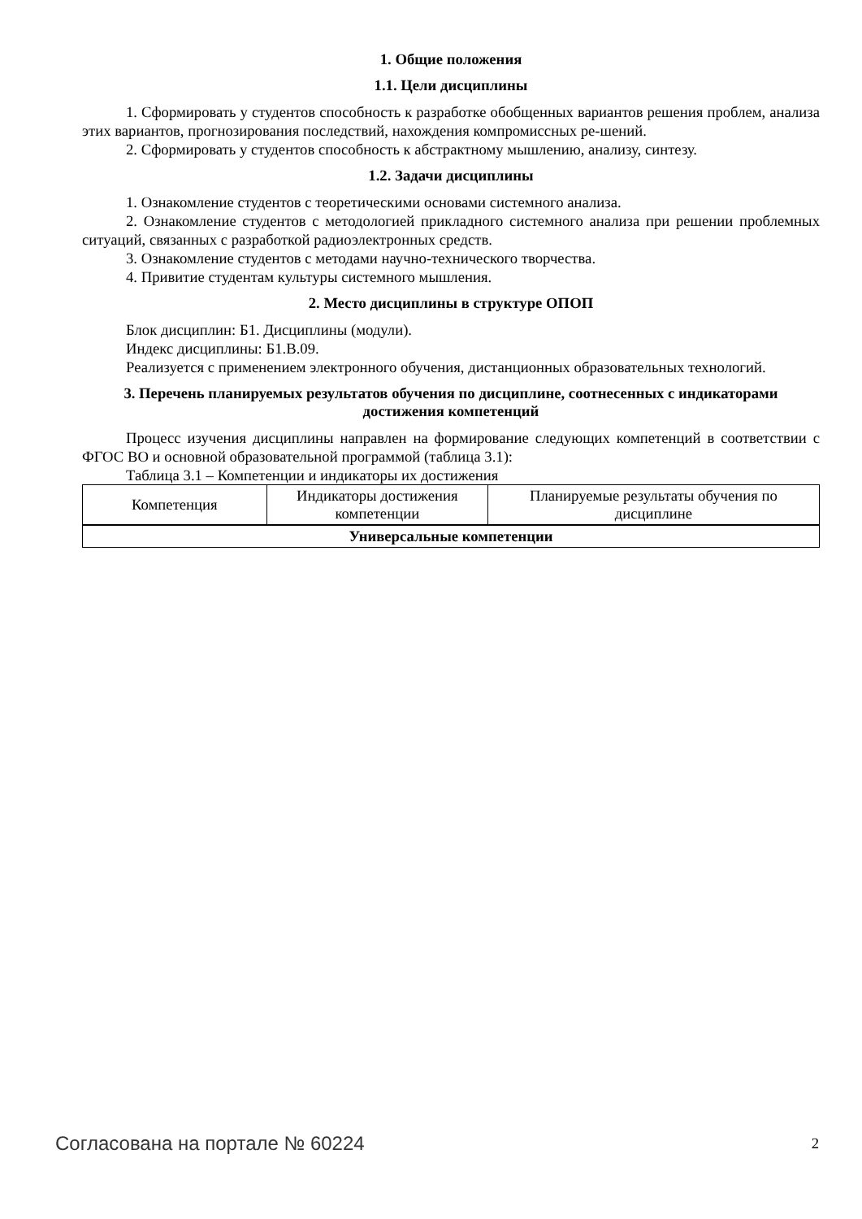1. Общие положения
1.1. Цели дисциплины
1. Сформировать у студентов способность к разработке обобщенных вариантов решения проблем, анализа этих вариантов, прогнозирования последствий, нахождения компромиссных ре-шений.
2. Сформировать у студентов способность к абстрактному мышлению, анализу, синтезу.
1.2. Задачи дисциплины
1. Ознакомление студентов с теоретическими основами системного анализа.
2. Ознакомление студентов с методологией прикладного системного анализа при решении проблемных ситуаций, связанных с разработкой радиоэлектронных средств.
3. Ознакомление студентов с методами научно-технического творчества.
4. Привитие студентам культуры системного мышления.
2. Место дисциплины в структуре ОПОП
Блок дисциплин: Б1. Дисциплины (модули).
Индекс дисциплины: Б1.В.09.
Реализуется с применением электронного обучения, дистанционных образовательных технологий.
3. Перечень планируемых результатов обучения по дисциплине, соотнесенных с индикаторами достижения компетенций
Процесс изучения дисциплины направлен на формирование следующих компетенций в соответствии с ФГОС ВО и основной образовательной программой (таблица 3.1):
Таблица 3.1 – Компетенции и индикаторы их достижения
| Компетенция | Индикаторы достижения компетенции | Планируемые результаты обучения по дисциплине |
| --- | --- | --- |
| Универсальные компетенции | | |
Согласована на портале № 60224 2